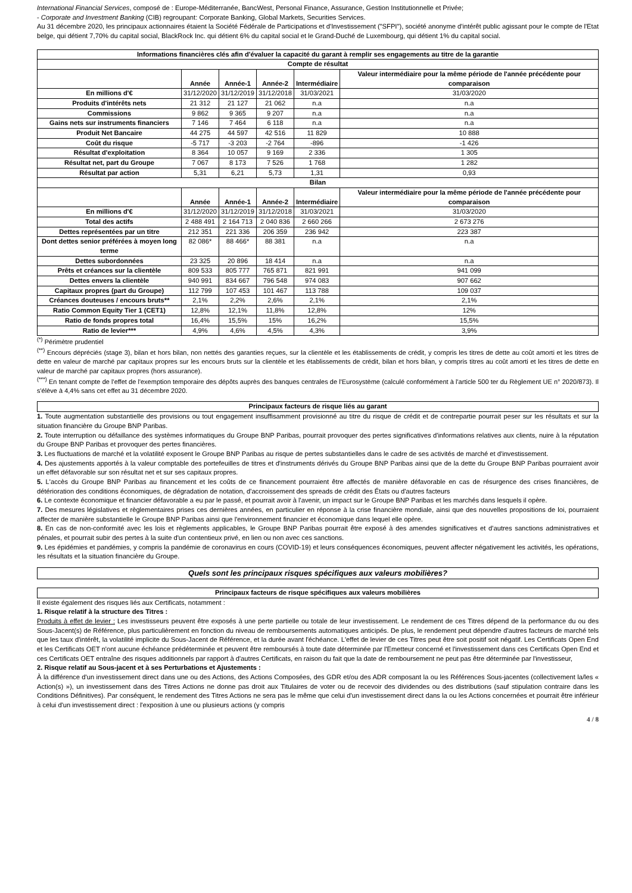International Financial Services, composé de : Europe-Méditerranée, BancWest, Personal Finance, Assurance, Gestion Institutionnelle et Privée;
- Corporate and Investment Banking (CIB) regroupant: Corporate Banking, Global Markets, Securities Services.
Au 31 décembre 2020, les principaux actionnaires étaient la Société Fédérale de Participations et d'Investissement ("SFPI"), société anonyme d'intérêt public agissant pour le compte de l'Etat belge, qui détient 7,70% du capital social, BlackRock Inc. qui détient 6% du capital social et le Grand-Duché de Luxembourg, qui détient 1% du capital social.
| Informations financières clés afin d'évaluer la capacité du garant à remplir ses engagements au titre de la garantie | | | | | |
| --- | --- | --- | --- | --- | --- |
| Compte de résultat | | | | | |
| | Année | Année-1 | Année-2 | Intermédiaire | Valeur intermédiaire pour la même période de l'année précédente pour comparaison |
| En millions d'€ | 31/12/2020 | 31/12/2019 | 31/12/2018 | 31/03/2021 | 31/03/2020 |
| Produits d'intérêts nets | 21 312 | 21 127 | 21 062 | n.a | n.a |
| Commissions | 9 862 | 9 365 | 9 207 | n.a | n.a |
| Gains nets sur instruments financiers | 7 146 | 7 464 | 6 118 | n.a | n.a |
| Produit Net Bancaire | 44 275 | 44 597 | 42 516 | 11 829 | 10 888 |
| Coût du risque | -5 717 | -3 203 | -2 764 | -896 | -1 426 |
| Résultat d'exploitation | 8 364 | 10 057 | 9 169 | 2 336 | 1 305 |
| Résultat net, part du Groupe | 7 067 | 8 173 | 7 526 | 1 768 | 1 282 |
| Résultat par action | 5,31 | 6,21 | 5,73 | 1,31 | 0,93 |
| Bilan | | | | | |
| | Année | Année-1 | Année-2 | Intermédiaire | Valeur intermédiaire pour la même période de l'année précédente pour comparaison |
| En millions d'€ | 31/12/2020 | 31/12/2019 | 31/12/2018 | 31/03/2021 | 31/03/2020 |
| Total des actifs | 2 488 491 | 2 164 713 | 2 040 836 | 2 660 266 | 2 673 276 |
| Dettes représentées par un titre | 212 351 | 221 336 | 206 359 | 236 942 | 223 387 |
| Dont dettes senior préférées à moyen long terme | 82 086* | 88 466* | 88 381 | n.a | n.a |
| Dettes subordonnées | 23 325 | 20 896 | 18 414 | n.a | n.a |
| Prêts et créances sur la clientèle | 809 533 | 805 777 | 765 871 | 821 991 | 941 099 |
| Dettes envers la clientèle | 940 991 | 834 667 | 796 548 | 974 083 | 907 662 |
| Capitaux propres (part du Groupe) | 112 799 | 107 453 | 101 467 | 113 788 | 109 037 |
| Créances douteuses / encours bruts** | 2,1% | 2,2% | 2,6% | 2,1% | 2,1% |
| Ratio Common Equity Tier 1 (CET1) | 12,8% | 12,1% | 11,8% | 12,8% | 12% |
| Ratio de fonds propres total | 16,4% | 15,5% | 15% | 16,2% | 15,5% |
| Ratio de levier*** | 4,9% | 4,6% | 4,5% | 4,3% | 3,9% |
<sup>(*)</sup> Périmètre prudentiel
<sup>(**)</sup> Encours dépréciés (stage 3), bilan et hors bilan, non nettés des garanties reçues, sur la clientèle et les établissements de crédit, y compris les titres de dette au coût amorti et les titres de dette en valeur de marché par capitaux propres sur les encours bruts sur la clientèle et les établissements de crédit, bilan et hors bilan, y compris titres au coût amorti et les titres de dette en valeur de marché par capitaux propres (hors assurance).
<sup>(***)</sup> En tenant compte de l'effet de l'exemption temporaire des dépôts auprès des banques centrales de l'Eurosystème (calculé conformément à l'article 500 ter du Règlement UE n° 2020/873). Il s'élève à 4,4% sans cet effet au 31 décembre 2020.
Principaux facteurs de risque liés au garant
1. Toute augmentation substantielle des provisions ou tout engagement insuffisamment provisionné au titre du risque de crédit et de contrepartie pourrait peser sur les résultats et sur la situation financière du Groupe BNP Paribas.
2. Toute interruption ou défaillance des systèmes informatiques du Groupe BNP Paribas, pourrait provoquer des pertes significatives d'informations relatives aux clients, nuire à la réputation du Groupe BNP Paribas et provoquer des pertes financières.
3. Les fluctuations de marché et la volatilité exposent le Groupe BNP Paribas au risque de pertes substantielles dans le cadre de ses activités de marché et d'investissement.
4. Des ajustements apportés à la valeur comptable des portefeuilles de titres et d'instruments dérivés du Groupe BNP Paribas ainsi que de la dette du Groupe BNP Paribas pourraient avoir un effet défavorable sur son résultat net et sur ses capitaux propres.
5. L'accès du Groupe BNP Paribas au financement et les coûts de ce financement pourraient être affectés de manière défavorable en cas de résurgence des crises financières, de détérioration des conditions économiques, de dégradation de notation, d'accroissement des spreads de crédit des États ou d'autres facteurs
6. Le contexte économique et financier défavorable a eu par le passé, et pourrait avoir à l'avenir, un impact sur le Groupe BNP Paribas et les marchés dans lesquels il opère.
7. Des mesures législatives et règlementaires prises ces dernières années, en particulier en réponse à la crise financière mondiale, ainsi que des nouvelles propositions de loi, pourraient affecter de manière substantielle le Groupe BNP Paribas ainsi que l'environnement financier et économique dans lequel elle opère.
8. En cas de non-conformité avec les lois et règlements applicables, le Groupe BNP Paribas pourrait être exposé à des amendes significatives et d'autres sanctions administratives et pénales, et pourrait subir des pertes à la suite d'un contentieux privé, en lien ou non avec ces sanctions.
9. Les épidémies et pandémies, y compris la pandémie de coronavirus en cours (COVID-19) et leurs conséquences économiques, peuvent affecter négativement les activités, les opérations, les résultats et la situation financière du Groupe.
Quels sont les principaux risques spécifiques aux valeurs mobilières?
Principaux facteurs de risque spécifiques aux valeurs mobilières
Il existe également des risques liés aux Certificats, notamment :
1. Risque relatif à la structure des Titres :
Produits à effet de levier : Les investisseurs peuvent être exposés à une perte partielle ou totale de leur investissement. Le rendement de ces Titres dépend de la performance du ou des Sous-Jacent(s) de Référence, plus particulièrement en fonction du niveau de remboursements automatiques anticipés. De plus, le rendement peut dépendre d'autres facteurs de marché tels que les taux d'intérêt, la volatilité implicite du Sous-Jacent de Référence, et la durée avant l'échéance. L'effet de levier de ces Titres peut être soit positif soit négatif. Les Certificats Open End et les Certificats OET n'ont aucune échéance prédéterminée et peuvent être remboursés à toute date déterminée par l'Emetteur concerné et l'investissement dans ces Certificats Open End et ces Certificats OET entraîne des risques additionnels par rapport à d'autres Certificats, en raison du fait que la date de remboursement ne peut pas être déterminée par l'investisseur,
2. Risque relatif au Sous-jacent et à ses Perturbations et Ajustements :
À la différence d'un investissement direct dans une ou des Actions, des Actions Composées, des GDR et/ou des ADR composant la ou les Références Sous-jacentes (collectivement la/les « Action(s) »), un investissement dans des Titres Actions ne donne pas droit aux Titulaires de voter ou de recevoir des dividendes ou des distributions (sauf stipulation contraire dans les Conditions Définitives). Par conséquent, le rendement des Titres Actions ne sera pas le même que celui d'un investissement direct dans la ou les Actions concernées et pourrait être inférieur à celui d'un investissement direct : l'exposition à une ou plusieurs actions (y compris
4 / 8